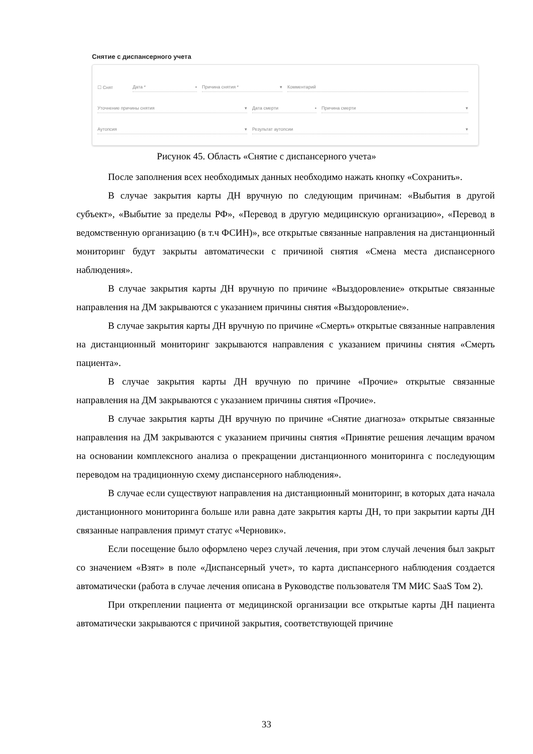Снятие с диспансерного учета
☐ Снят
Дата * ▪
Причина снятия * ▾
Комментарий
Уточнение причины снятия ▾
Дата смерти ▪
Причина смерти ▾
Аутопсия ▾
Результат аутопсии ▾
Рисунок 45. Область «Снятие с диспансерного учета»
После заполнения всех необходимых данных необходимо нажать кнопку «Сохранить».
В случае закрытия карты ДН вручную по следующим причинам: «Выбытия в другой субъект», «Выбытие за пределы РФ», «Перевод в другую медицинскую организацию», «Перевод в ведомственную организацию (в т.ч ФСИН)», все открытые связанные направления на дистанционный мониторинг будут закрыты автоматически с причиной снятия «Смена места диспансерного наблюдения».
В случае закрытия карты ДН вручную по причине «Выздоровление» открытые связанные направления на ДМ закрываются с указанием причины снятия «Выздоровление».
В случае закрытия карты ДН вручную по причине «Смерть» открытые связанные направления на дистанционный мониторинг закрываются направления с указанием причины снятия «Смерть пациента».
В случае закрытия карты ДН вручную по причине «Прочие» открытые связанные направления на ДМ закрываются с указанием причины снятия «Прочие».
В случае закрытия карты ДН вручную по причине «Снятие диагноза» открытые связанные направления на ДМ закрываются с указанием причины снятия «Принятие решения лечащим врачом на основании комплексного анализа о прекращении дистанционного мониторинга с последующим переводом на традиционную схему диспансерного наблюдения».
В случае если существуют направления на дистанционный мониторинг, в которых дата начала дистанционного мониторинга больше или равна дате закрытия карты ДН, то при закрытии карты ДН связанные направления примут статус «Черновик».
Если посещение было оформлено через случай лечения, при этом случай лечения был закрыт со значением «Взят» в поле «Диспансерный учет», то карта диспансерного наблюдения создается автоматически (работа в случае лечения описана в Руководстве пользователя ТМ МИС SaaS Том 2).
При откреплении пациента от медицинской организации все открытые карты ДН пациента автоматически закрываются с причиной закрытия, соответствующей причине
33